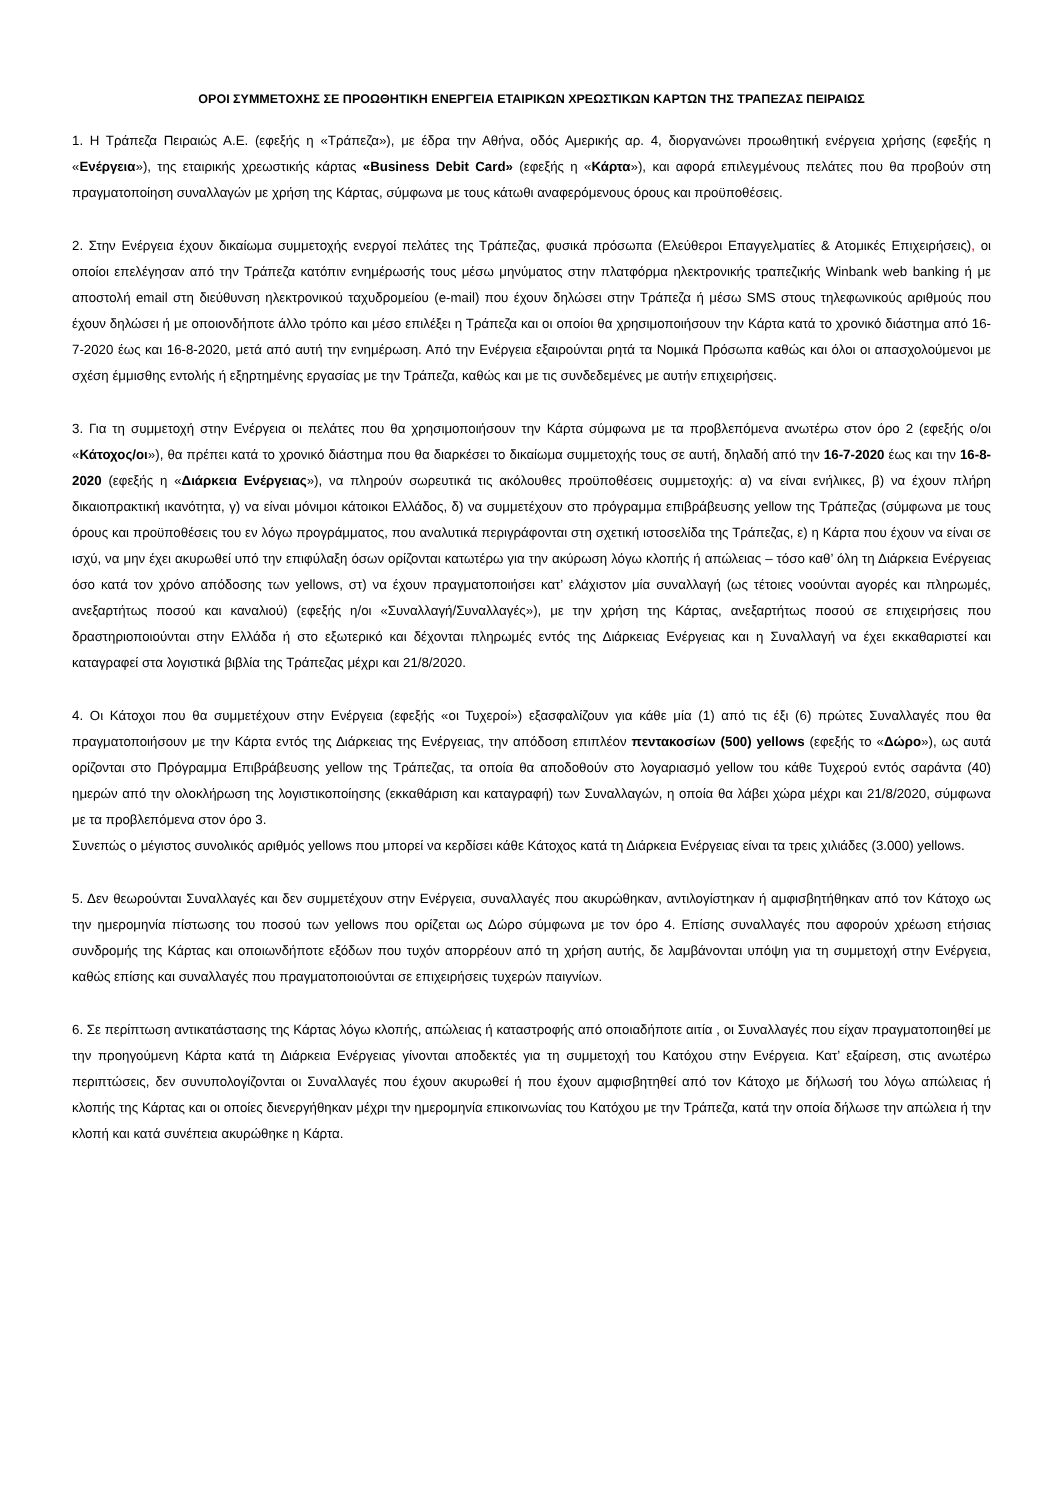ΟΡΟΙ ΣΥΜΜΕΤΟΧΗΣ ΣΕ ΠΡΟΩΘΗΤΙΚΗ ΕΝΕΡΓΕΙΑ ΕΤΑΙΡΙΚΩΝ ΧΡΕΩΣΤΙΚΩΝ ΚΑΡΤΩΝ ΤΗΣ ΤΡΑΠΕΖΑΣ ΠΕΙΡΑΙΩΣ
1. Η Τράπεζα Πειραιώς Α.Ε. (εφεξής η «Τράπεζα»), με έδρα την Αθήνα, οδός Αμερικής αρ. 4, διοργανώνει προωθητική ενέργεια χρήσης (εφεξής η «Ενέργεια»), της εταιρικής χρεωστικής κάρτας «Business Debit Card» (εφεξής η «Κάρτα»), και αφορά επιλεγμένους πελάτες που θα προβούν στη πραγματοποίηση συναλλαγών με χρήση της Κάρτας, σύμφωνα με τους κάτωθι αναφερόμενους όρους και προϋποθέσεις.
2. Στην Ενέργεια έχουν δικαίωμα συμμετοχής ενεργοί πελάτες της Τράπεζας, φυσικά πρόσωπα (Ελεύθεροι Επαγγελματίες & Ατομικές Επιχειρήσεις), οι οποίοι επελέγησαν από την Τράπεζα κατόπιν ενημέρωσής τους μέσω μηνύματος στην πλατφόρμα ηλεκτρονικής τραπεζικής Winbank web banking ή με αποστολή email στη διεύθυνση ηλεκτρονικού ταχυδρομείου (e-mail) που έχουν δηλώσει στην Τράπεζα ή μέσω SMS στους τηλεφωνικούς αριθμούς που έχουν δηλώσει ή με οποιονδήποτε άλλο τρόπο και μέσο επιλέξει η Τράπεζα και οι οποίοι θα χρησιμοποιήσουν την Κάρτα κατά το χρονικό διάστημα από 16-7-2020 έως και 16-8-2020, μετά από αυτή την ενημέρωση. Από την Ενέργεια εξαιρούνται ρητά τα Νομικά Πρόσωπα καθώς και όλοι οι απασχολούμενοι με σχέση έμμισθης εντολής ή εξηρτημένης εργασίας με την Τράπεζα, καθώς και με τις συνδεδεμένες με αυτήν επιχειρήσεις.
3. Για τη συμμετοχή στην Ενέργεια οι πελάτες που θα χρησιμοποιήσουν την Κάρτα σύμφωνα με τα προβλεπόμενα ανωτέρω στον όρο 2 (εφεξής ο/οι «Κάτοχος/οι»), θα πρέπει κατά το χρονικό διάστημα που θα διαρκέσει το δικαίωμα συμμετοχής τους σε αυτή, δηλαδή από την 16-7-2020 έως και την 16-8-2020 (εφεξής η «Διάρκεια Ενέργειας»), να πληρούν σωρευτικά τις ακόλουθες προϋποθέσεις συμμετοχής: α) να είναι ενήλικες, β) να έχουν πλήρη δικαιοπρακτική ικανότητα, γ) να είναι μόνιμοι κάτοικοι Ελλάδος, δ) να συμμετέχουν στο πρόγραμμα επιβράβευσης yellow της Τράπεζας (σύμφωνα με τους όρους και προϋποθέσεις του εν λόγω προγράμματος, που αναλυτικά περιγράφονται στη σχετική ιστοσελίδα της Τράπεζας, ε) η Κάρτα που έχουν να είναι σε ισχύ, να μην έχει ακυρωθεί υπό την επιφύλαξη όσων ορίζονται κατωτέρω για την ακύρωση λόγω κλοπής ή απώλειας – τόσο καθ’ όλη τη Διάρκεια Ενέργειας όσο κατά τον χρόνο απόδοσης των yellows, στ) να έχουν πραγματοποιήσει κατ’ ελάχιστον μία συναλλαγή (ως τέτοιες νοούνται αγορές και πληρωμές, ανεξαρτήτως ποσού και καναλιού) (εφεξής η/οι «Συναλλαγή/Συναλλαγές»), με την χρήση της Κάρτας, ανεξαρτήτως ποσού σε επιχειρήσεις που δραστηριοποιούνται στην Ελλάδα ή στο εξωτερικό και δέχονται πληρωμές εντός της Διάρκειας Ενέργειας και η Συναλλαγή να έχει εκκαθαριστεί και καταγραφεί στα λογιστικά βιβλία της Τράπεζας μέχρι και 21/8/2020.
4. Οι Κάτοχοι που θα συμμετέχουν στην Ενέργεια (εφεξής «οι Τυχεροί») εξασφαλίζουν για κάθε μία (1) από τις έξι (6) πρώτες Συναλλαγές που θα πραγματοποιήσουν με την Κάρτα εντός της Διάρκειας της Ενέργειας, την απόδοση επιπλέον πεντακοσίων (500) yellows (εφεξής το «Δώρο»), ως αυτά ορίζονται στο Πρόγραμμα Επιβράβευσης yellow της Τράπεζας, τα οποία θα αποδοθούν στο λογαριασμό yellow του κάθε Τυχερού εντός σαράντα (40) ημερών από την ολοκλήρωση της λογιστικοποίησης (εκκαθάριση και καταγραφή) των Συναλλαγών, η οποία θα λάβει χώρα μέχρι και 21/8/2020, σύμφωνα με τα προβλεπόμενα στον όρο 3.
Συνεπώς ο μέγιστος συνολικός αριθμός yellows που μπορεί να κερδίσει κάθε Κάτοχος κατά τη Διάρκεια Ενέργειας είναι τα τρεις χιλιάδες (3.000) yellows.
5. Δεν θεωρούνται Συναλλαγές και δεν συμμετέχουν στην Ενέργεια, συναλλαγές που ακυρώθηκαν, αντιλογίστηκαν ή αμφισβητήθηκαν από τον Κάτοχο ως την ημερομηνία πίστωσης του ποσού των yellows που ορίζεται ως Δώρο σύμφωνα με τον όρο 4. Επίσης συναλλαγές που αφορούν χρέωση ετήσιας συνδρομής της Κάρτας και οποιωνδήποτε εξόδων που τυχόν απορρέουν από τη χρήση αυτής, δε λαμβάνονται υπόψη για τη συμμετοχή στην Ενέργεια, καθώς επίσης και συναλλαγές που πραγματοποιούνται σε επιχειρήσεις τυχερών παιγνίων.
6. Σε περίπτωση αντικατάστασης της Κάρτας λόγω κλοπής, απώλειας ή καταστροφής από οποιαδήποτε αιτία , οι Συναλλαγές που είχαν πραγματοποιηθεί με την προηγούμενη Κάρτα κατά τη Διάρκεια Ενέργειας γίνονται αποδεκτές για τη συμμετοχή του Κατόχου στην Ενέργεια. Κατ’ εξαίρεση, στις ανωτέρω περιπτώσεις, δεν συνυπολογίζονται οι Συναλλαγές που έχουν ακυρωθεί ή που έχουν αμφισβητηθεί από τον Κάτοχο με δήλωσή του λόγω απώλειας ή κλοπής της Κάρτας και οι οποίες διενεργήθηκαν μέχρι την ημερομηνία επικοινωνίας του Κατόχου με την Τράπεζα, κατά την οποία δήλωσε την απώλεια ή την κλοπή και κατά συνέπεια ακυρώθηκε η Κάρτα.